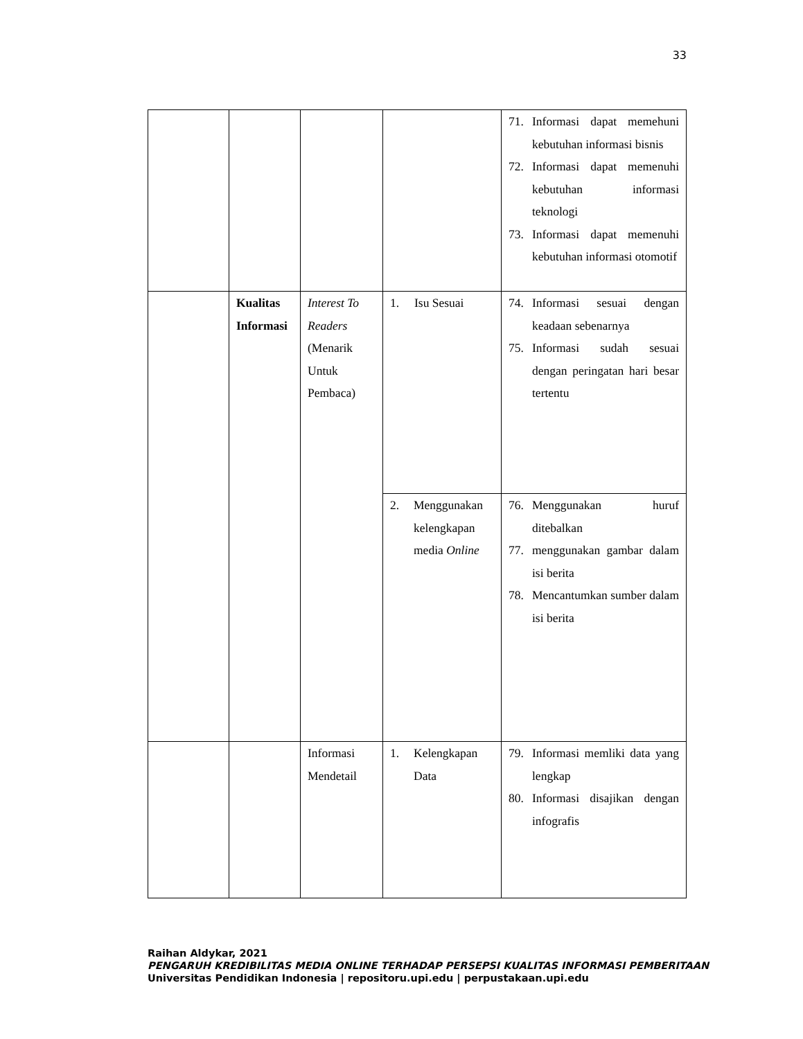33
| | | | | 71. Informasi dapat memehuni kebutuhan informasi bisnis 72. Informasi dapat memenuhi kebutuhan informasi teknologi 73. Informasi dapat memenuhi kebutuhan informasi otomotif |
| | Kualitas Informasi | Interest To Readers (Menarik Untuk Pembaca) | 1. Isu Sesuai | 74. Informasi sesuai dengan keadaan sebenarnya 75. Informasi sudah sesuai dengan peringatan hari besar tertentu |
| | | | 2. Menggunakan kelengkapan media Online | 76. Menggunakan huruf ditebalkan 77. menggunakan gambar dalam isi berita 78. Mencantumkan sumber dalam isi berita |
| | | Informasi Mendetail | 1. Kelengkapan Data | 79. Informasi memliki data yang lengkap 80. Informasi disajikan dengan infografis |
Raihan Aldykar, 2021
PENGARUH KREDIBILITAS MEDIA ONLINE TERHADAP PERSEPSI KUALITAS INFORMASI PEMBERITAAN
Universitas Pendidikan Indonesia | repositoru.upi.edu | perpustakaan.upi.edu